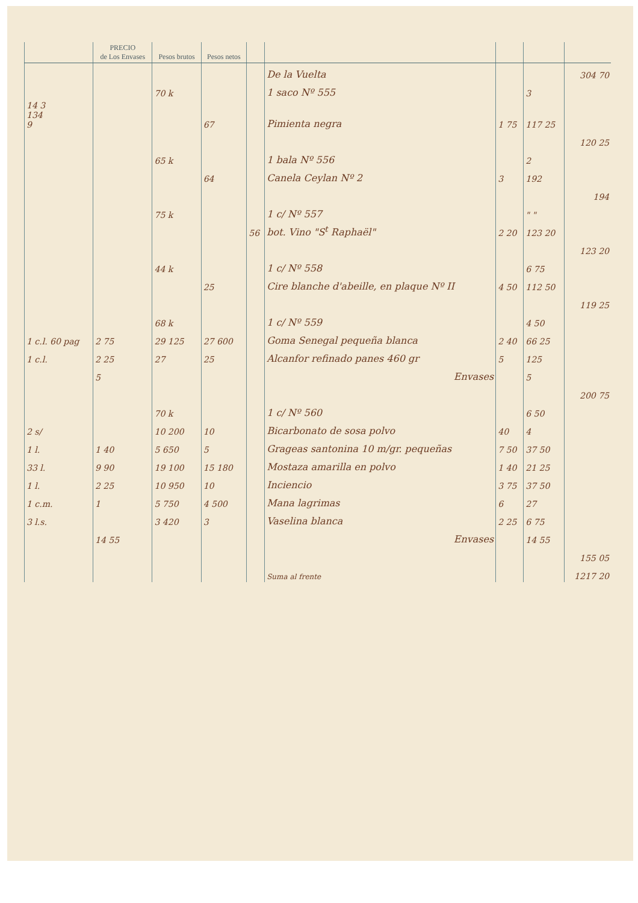| | PRECIO de Los Envases | Pesos brutos | Pesos netos | | | | | |
| --- | --- | --- | --- | --- | --- | --- | --- | --- |
| | | | | | De la Vuelta | | | 304 70 |
| | | 70 k | | | 1 saco Nº 555 | | 3 | |
| 14 3 134 9 | | | 67 | | Pimienta negra | 1 75 | 117 25 | |
| | | | | | | | | 120 25 |
| | | 65 k | | | 1 bala Nº 556 | | 2 | |
| | | | 64 | | Canela Ceylan Nº 2 | 3 | 192 | |
| | | | | | | | | 194 |
| | | 75 k | | | 1 c/ Nº 557 | | " " | |
| | | | | 56 | bot. Vino "S<sup>t</sup> Raphaël" | 2 20 | 123 20 | |
| | | | | | | | | 123 20 |
| | | 44 k | | | 1 c/ Nº 558 | | 6 75 | |
| | | | 25 | | Cire blanche d'abeille, en plaque Nº II | 4 50 | 112 50 | |
| | | | | | | | | 119 25 |
| | | 68 k | | | 1 c/ Nº 559 | | 4 50 | |
| 1 c.l. 60 pag | 2 75 | 29 125 | 27 600 | | Goma Senegal pequeña blanca | 2 40 | 66 25 | |
| 1 c.l. | 2 25 | 27 | 25 | | Alcanfor refinado panes 460 gr | 5 | 125 | |
| | 5 | | | | Envases | | 5 | |
| | | | | | | | | 200 75 |
| | | 70 k | | | 1 c/ Nº 560 | | 6 50 | |
| 2 s/ | | 10 200 | 10 | | Bicarbonato de sosa polvo | 40 | 4 | |
| 1 l. | 1 40 | 5 650 | 5 | | Grageas santonina 10 m/gr. pequeñas | 7 50 | 37 50 | |
| 33 l. | 9 90 | 19 100 | 15 180 | | Mostaza amarilla en polvo | 1 40 | 21 25 | |
| 1 l. | 2 25 | 10 950 | 10 | | Inciencio | 3 75 | 37 50 | |
| 1 c.m. | 1 | 5 750 | 4 500 | | Mana lagrimas | 6 | 27 | |
| 3 l.s. | | 3 420 | 3 | | Vaselina blanca | 2 25 | 6 75 | |
| | 14 55 | | | | Envases | | 14 55 | |
| | | | | | | | | 155 05 |
| | | | | | Suma al frente | | | 1217 20 |